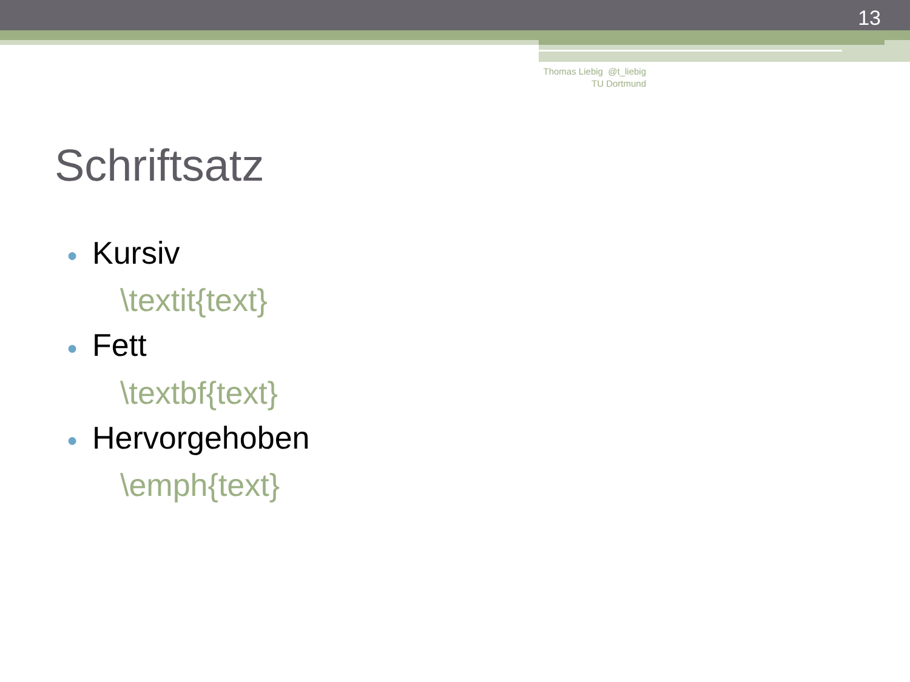13
Thomas Liebig @t_liebig
TU Dortmund
Schriftsatz
● Kursiv
\textit{text}
● Fett
\textbf{text}
● Hervorgehoben
\emph{text}